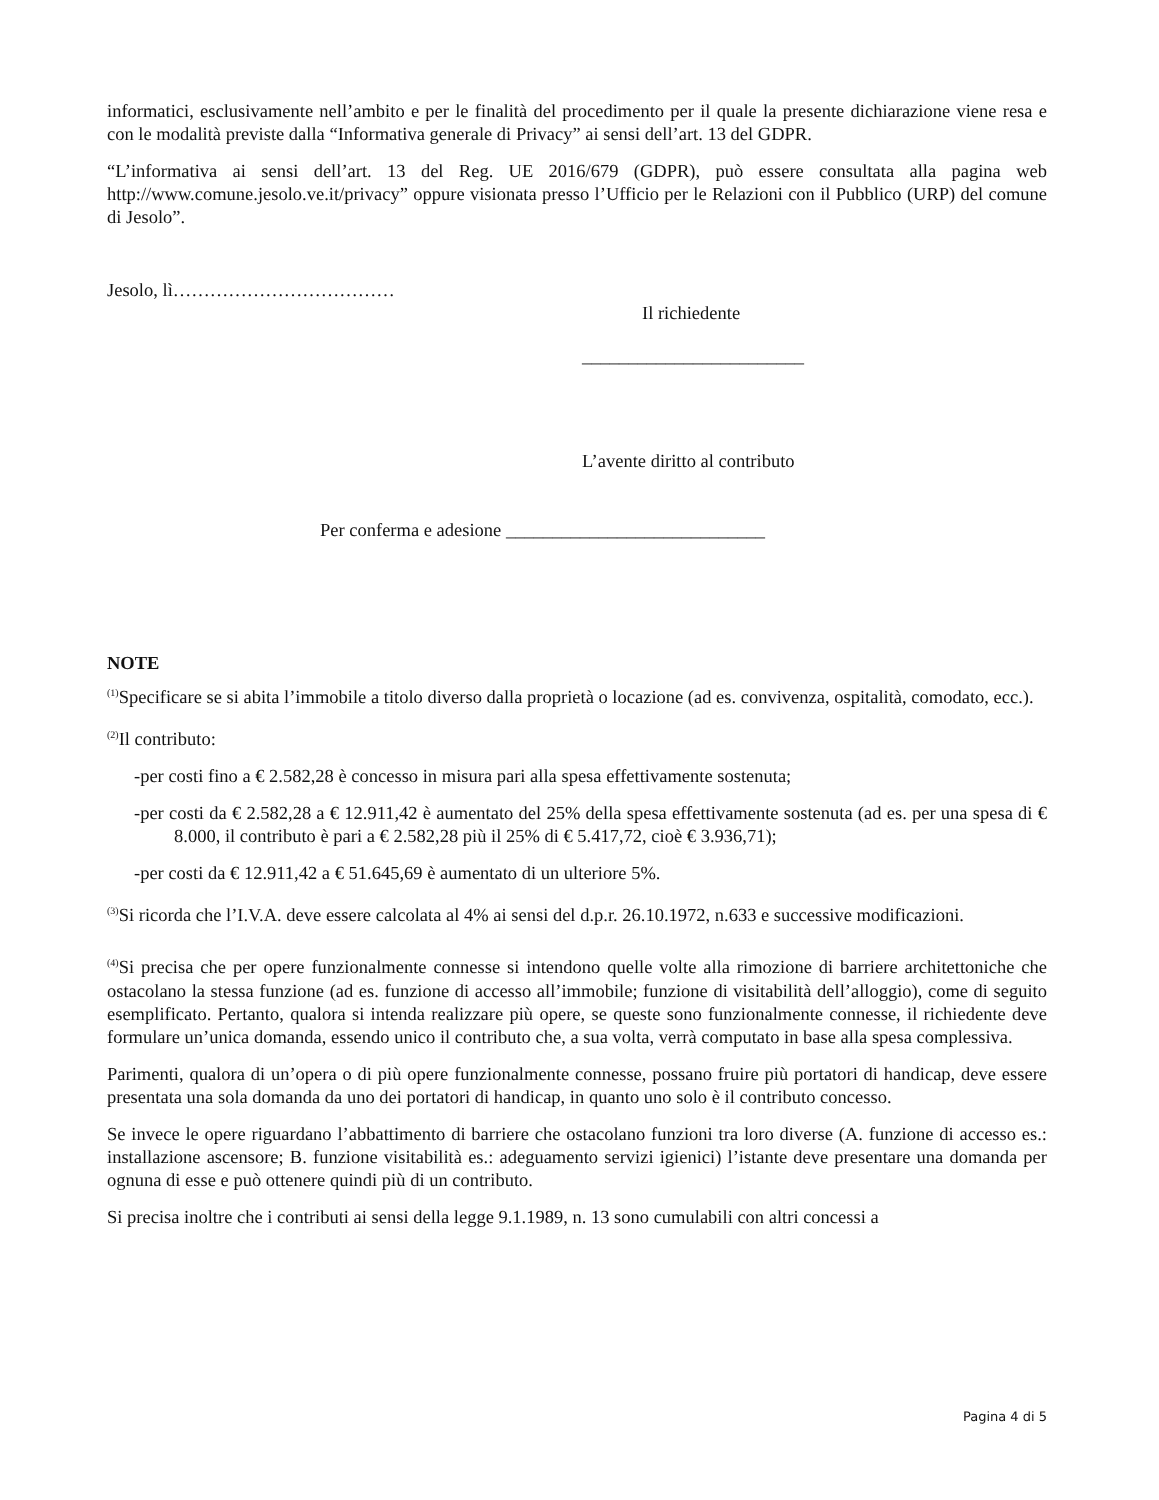informatici, esclusivamente nell’ambito e per le finalità del procedimento per il quale la presente dichiarazione viene resa e con le modalità previste dalla “Informativa generale di Privacy” ai sensi dell’art. 13 del GDPR.
“L’informativa ai sensi dell’art. 13 del Reg. UE 2016/679 (GDPR), può essere consultata alla pagina web http://www.comune.jesolo.ve.it/privacy” oppure visionata presso l’Ufficio per le Relazioni con il Pubblico (URP) del comune di Jesolo”.
Jesolo, lì………………………………
Il richiedente
________________________
L’avente diritto al contributo
Per conferma e adesione ____________________________
NOTE
<sup>(1)</sup> Specificare se si abita l’immobile a titolo diverso dalla proprietà o locazione (ad es. convivenza, ospitalità, comodato, ecc.).
<sup>(2)</sup> Il contributo:
-per costi fino a € 2.582,28 è concesso in misura pari alla spesa effettivamente sostenuta;
-per costi da € 2.582,28 a € 12.911,42 è aumentato del 25% della spesa effettivamente sostenuta (ad es. per una spesa di € 8.000, il contributo è pari a € 2.582,28 più il 25% di € 5.417,72, cioè € 3.936,71);
-per costi da € 12.911,42 a € 51.645,69 è aumentato di un ulteriore 5%.
<sup>(3)</sup> Si ricorda che l’I.V.A. deve essere calcolata al 4% ai sensi del d.p.r. 26.10.1972, n.633 e successive modificazioni.
<sup>(4)</sup> Si precisa che per opere funzionalmente connesse si intendono quelle volte alla rimozione di barriere architettoniche che ostacolano la stessa funzione (ad es. funzione di accesso all’immobile; funzione di visitabilità dell’alloggio), come di seguito esemplificato. Pertanto, qualora si intenda realizzare più opere, se queste sono funzionalmente connesse, il richiedente deve formulare un’unica domanda, essendo unico il contributo che, a sua volta, verrà computato in base alla spesa complessiva.
Parimenti, qualora di un’opera o di più opere funzionalmente connesse, possano fruire più portatori di handicap, deve essere presentata una sola domanda da uno dei portatori di handicap, in quanto uno solo è il contributo concesso.
Se invece le opere riguardano l’abbattimento di barriere che ostacolano funzioni tra loro diverse (A. funzione di accesso es.: installazione ascensore; B. funzione visitabilità es.: adeguamento servizi igienici) l’istante deve presentare una domanda per ognuna di esse e può ottenere quindi più di un contributo.
Si precisa inoltre che i contributi ai sensi della legge 9.1.1989, n. 13 sono cumulabili con altri concessi a
Pagina 4 di 5